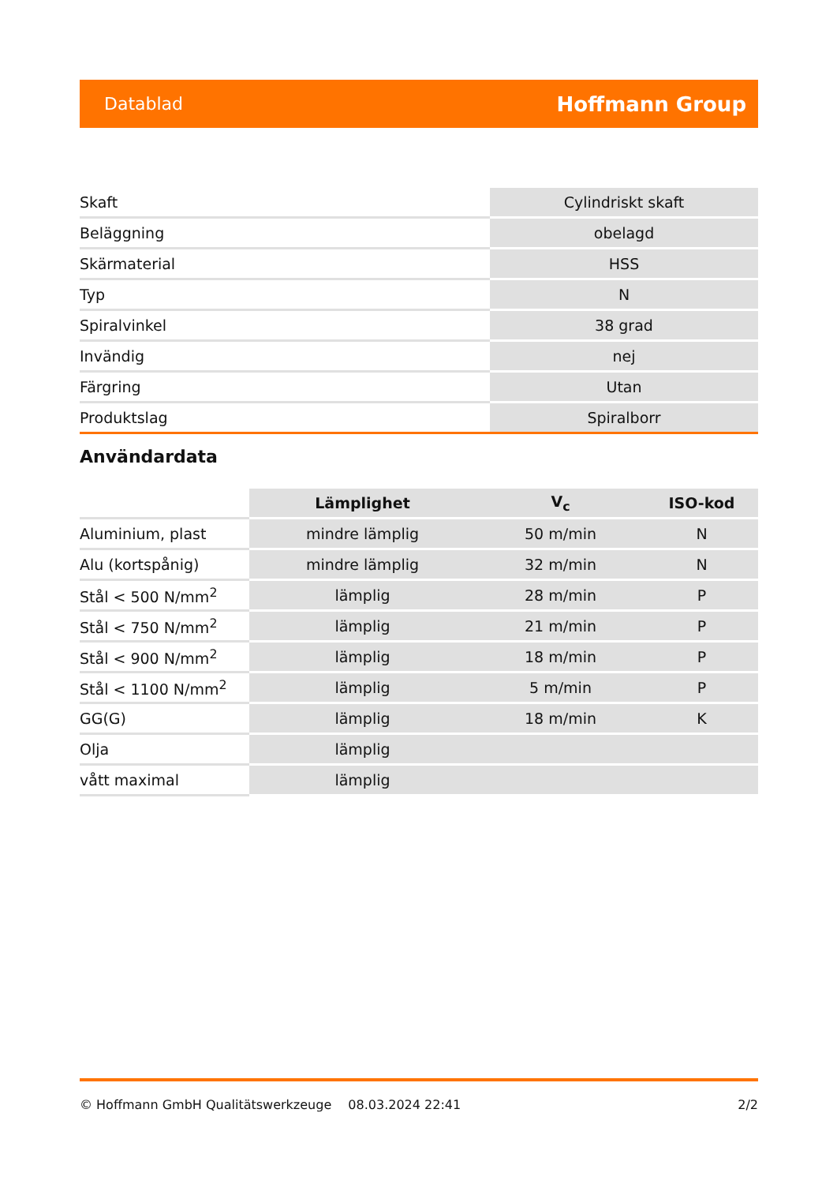Datablad Hoffmann Group
| Skaft | Cylindriskt skaft |
| Beläggning | obelagd |
| Skärmaterial | HSS |
| Typ | N |
| Spiralvinkel | 38 grad |
| Invändig | nej |
| Färgring | Utan |
| Produktslag | Spiralborr |
Användardata
| | Lämplighet | V<sub>c</sub> | ISO-kod |
| --- | --- | --- | --- |
| Aluminium, plast | mindre lämplig | 50 m/min | N |
| Alu (kortspånig) | mindre lämplig | 32 m/min | N |
| Stål < 500 N/mm<sup>2</sup> | lämplig | 28 m/min | P |
| Stål < 750 N/mm<sup>2</sup> | lämplig | 21 m/min | P |
| Stål < 900 N/mm<sup>2</sup> | lämplig | 18 m/min | P |
| Stål < 1100 N/mm<sup>2</sup> | lämplig | 5 m/min | P |
| GG(G) | lämplig | 18 m/min | K |
| Olja | lämplig | | |
| vått maximal | lämplig | | |
© Hoffmann GmbH Qualitätswerkzeuge 08.03.2024 22:41 2/2